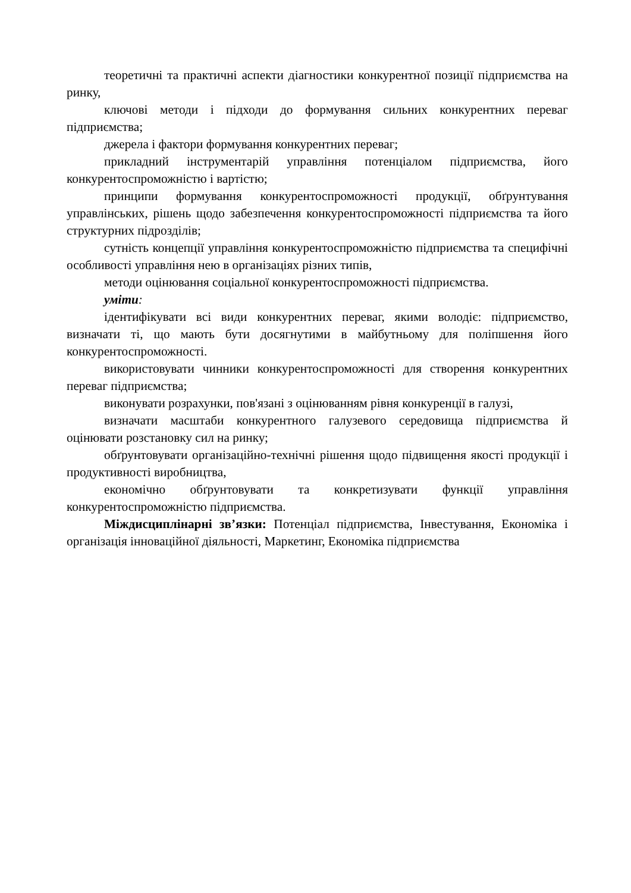теоретичні та практичні аспекти діагностики конкурентної позиції підприємства на ринку,
ключові методи і підходи до формування сильних конкурентних переваг підприємства;
джерела і фактори формування конкурентних переваг;
прикладний інструментарій управління потенціалом підприємства, його конкурентоспроможністю і вартістю;
принципи формування конкурентоспроможності продукції, обґрунтування управлінських, рішень щодо забезпечення конкурентоспроможності підприємства та його структурних підрозділів;
сутність концепції управління конкурентоспроможністю підприємства та специфічні особливості управління нею в організаціях різних типів,
методи оцінювання соціальної конкурентоспроможності підприємства.
уміти:
ідентифікувати всі види конкурентних переваг, якими володіє: підприємство, визначати ті, що мають бути досягнутими в майбутньому для поліпшення його конкурентоспроможності.
використовувати чинники конкурентоспроможності для створення конкурентних переваг підприємства;
виконувати розрахунки, пов'язані з оцінюванням рівня конкуренції в галузі,
визначати масштаби конкурентного галузевого середовища підприємства й оцінювати розстановку сил на ринку;
обґрунтовувати організаційно-технічні рішення щодо підвищення якості продукції і продуктивності виробництва,
економічно обґрунтовувати та конкретизувати функції управління конкурентоспроможністю підприємства.
Міждисциплінарні зв’язки: Потенціал підприємства, Інвестування, Економіка і організація інноваційної діяльності, Маркетинг, Економіка підприємства